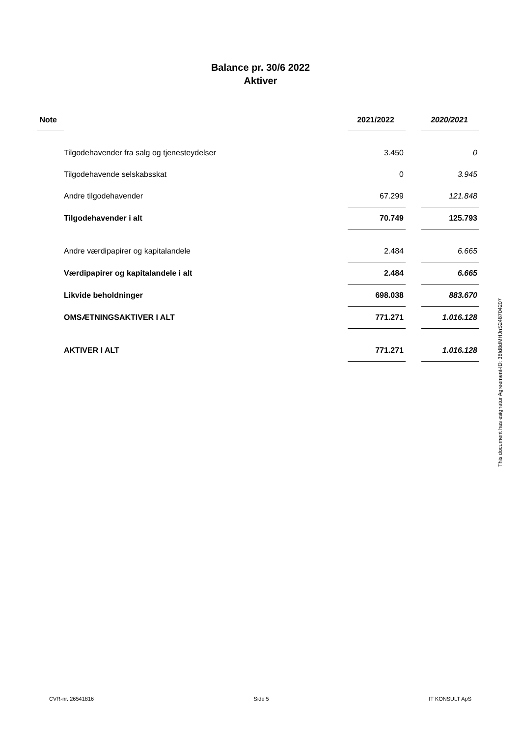Balance pr. 30/6 2022
Aktiver
| Note | | | 2021/2022 | | 2020/2021 |
| | Tilgodehavender fra salg og tjenesteydelser | | 3.450 | | 0 |
| | Tilgodehavende selskabsskat | | 0 | | 3.945 |
| | Andre tilgodehavender | | 67.299 | | 121.848 |
| | Tilgodehavender i alt | | 70.749 | | 125.793 |
| | Andre værdipapirer og kapitalandele | | 2.484 | | 6.665 |
| | Værdipapirer og kapitalandele i alt | | 2.484 | | 6.665 |
| | Likvide beholdninger | | 698.038 | | 883.670 |
| | OMSÆTNINGSAKTIVER I ALT | | 771.271 | | 1.016.128 |
| | AKTIVER I ALT | | 771.271 | | 1.016.128 |
This document has esignatur Agreement-ID: 38fd8dMHJnS248704207
CVR-nr. 26541816 Side 5 IT KONSULT ApS